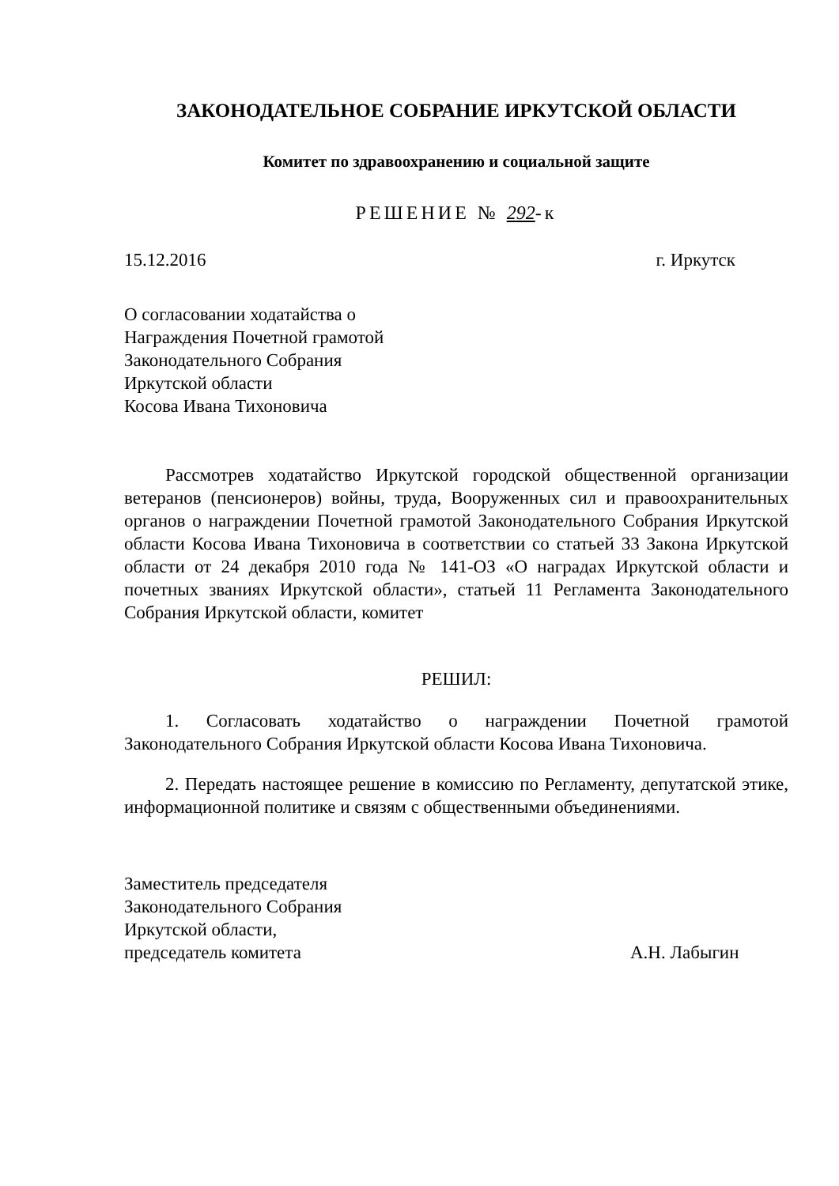ЗАКОНОДАТЕЛЬНОЕ СОБРАНИЕ ИРКУТСКОЙ ОБЛАСТИ
Комитет по здравоохранению и социальной защите
РЕШЕНИЕ № 292-к
15.12.2016 г. Иркутск
О согласовании ходатайства о
Награждения Почетной грамотой
Законодательного Собрания
Иркутской области
Косова Ивана Тихоновича
Рассмотрев ходатайство Иркутской городской общественной организации ветеранов (пенсионеров) войны, труда, Вооруженных сил и правоохранительных органов о награждении Почетной грамотой Законодательного Собрания Иркутской области Косова Ивана Тихоновича в соответствии со статьей 33 Закона Иркутской области от 24 декабря 2010 года № 141-ОЗ «О наградах Иркутской области и почетных званиях Иркутской области», статьей 11 Регламента Законодательного Собрания Иркутской области, комитет
РЕШИЛ:
1. Согласовать ходатайство о награждении Почетной грамотой Законодательного Собрания Иркутской области Косова Ивана Тихоновича.
2. Передать настоящее решение в комиссию по Регламенту, депутатской этике, информационной политике и связям с общественными объединениями.
Заместитель председателя
Законодательного Собрания
Иркутской области,
председатель комитета
А.Н. Лабыгин